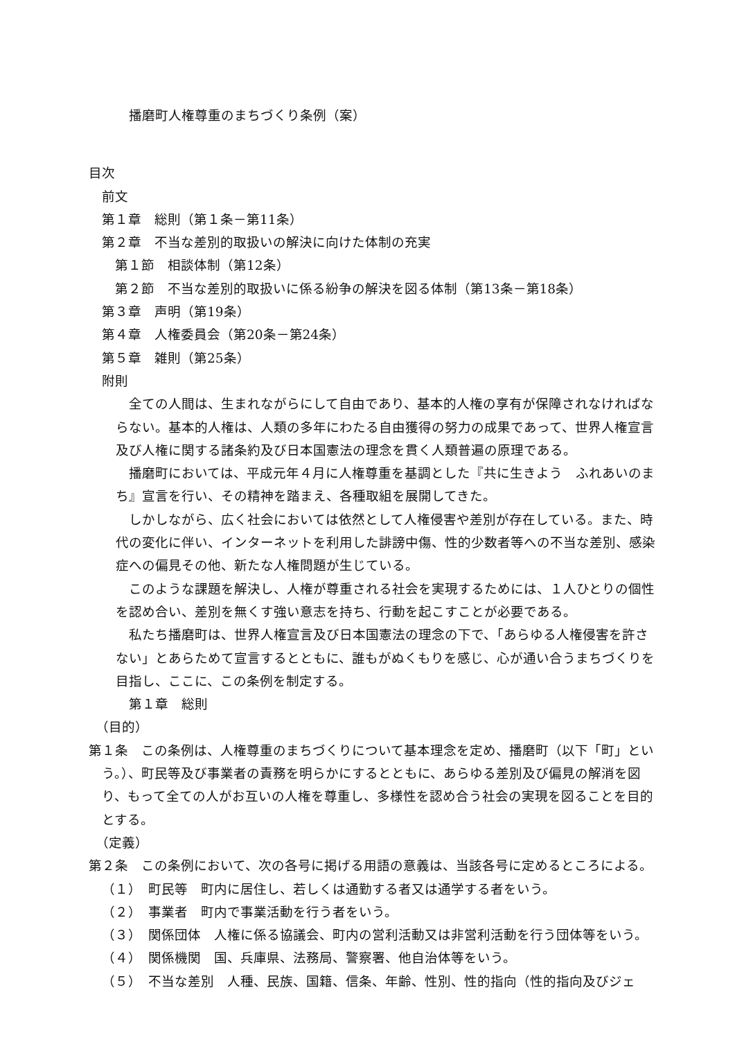播磨町人権尊重のまちづくり条例（案）
目次
前文
第１章　総則（第１条－第11条）
第２章　不当な差別的取扱いの解決に向けた体制の充実
第１節　相談体制（第12条）
第２節　不当な差別的取扱いに係る紛争の解決を図る体制（第13条－第18条）
第３章　声明（第19条）
第４章　人権委員会（第20条－第24条）
第５章　雑則（第25条）
附則
全ての人間は、生まれながらにして自由であり、基本的人権の享有が保障されなければならない。基本的人権は、人類の多年にわたる自由獲得の努力の成果であって、世界人権宣言及び人権に関する諸条約及び日本国憲法の理念を貫く人類普遍の原理である。
播磨町においては、平成元年４月に人権尊重を基調とした『共に生きよう　ふれあいのまち』宣言を行い、その精神を踏まえ、各種取組を展開してきた。
しかしながら、広く社会においては依然として人権侵害や差別が存在している。また、時代の変化に伴い、インターネットを利用した誹謗中傷、性的少数者等への不当な差別、感染症への偏見その他、新たな人権問題が生じている。
このような課題を解決し、人権が尊重される社会を実現するためには、１人ひとりの個性を認め合い、差別を無くす強い意志を持ち、行動を起こすことが必要である。
私たち播磨町は、世界人権宣言及び日本国憲法の理念の下で、「あらゆる人権侵害を許さない」とあらためて宣言するとともに、誰もがぬくもりを感じ、心が通い合うまちづくりを目指し、ここに、この条例を制定する。
第１章　総則
（目的）
第１条　この条例は、人権尊重のまちづくりについて基本理念を定め、播磨町（以下「町」という。）、町民等及び事業者の責務を明らかにするとともに、あらゆる差別及び偏見の解消を図り、もって全ての人がお互いの人権を尊重し、多様性を認め合う社会の実現を図ることを目的とする。
（定義）
第２条　この条例において、次の各号に掲げる用語の意義は、当該各号に定めるところによる。
（１）　町民等　町内に居住し、若しくは通勤する者又は通学する者をいう。
（２）　事業者　町内で事業活動を行う者をいう。
（３）　関係団体　人権に係る協議会、町内の営利活動又は非営利活動を行う団体等をいう。
（４）　関係機関　国、兵庫県、法務局、警察署、他自治体等をいう。
（５）　不当な差別　人種、民族、国籍、信条、年齢、性別、性的指向（性的指向及びジェ